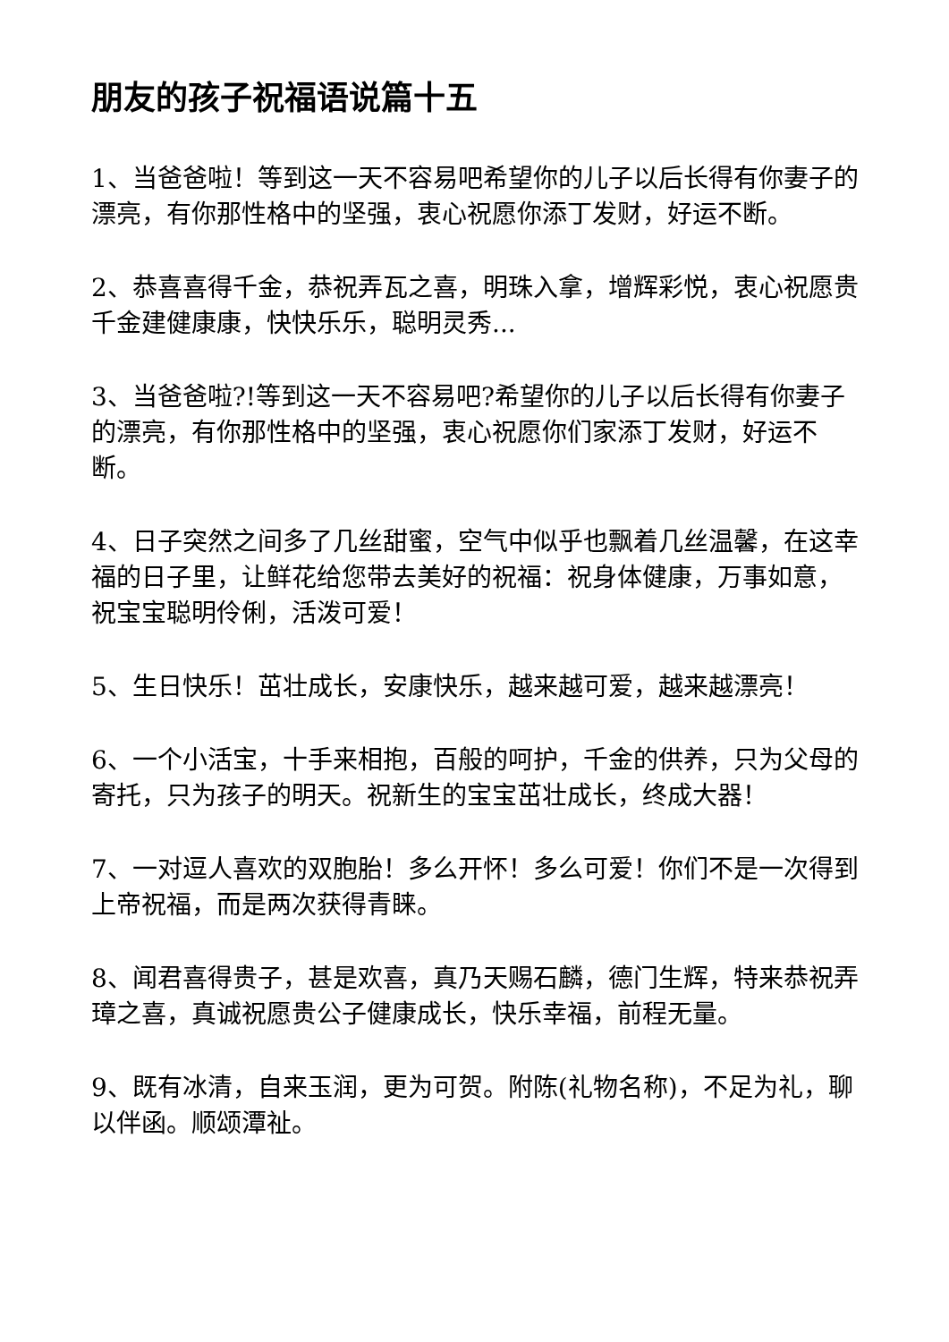朋友的孩子祝福语说篇十五
1、当爸爸啦！等到这一天不容易吧希望你的儿子以后长得有你妻子的漂亮，有你那性格中的坚强，衷心祝愿你添丁发财，好运不断。
2、恭喜喜得千金，恭祝弄瓦之喜，明珠入拿，增辉彩悦，衷心祝愿贵千金建健康康，快快乐乐，聪明灵秀...
3、当爸爸啦?!等到这一天不容易吧?希望你的儿子以后长得有你妻子的漂亮，有你那性格中的坚强，衷心祝愿你们家添丁发财，好运不断。
4、日子突然之间多了几丝甜蜜，空气中似乎也飘着几丝温馨，在这幸福的日子里，让鲜花给您带去美好的祝福：祝身体健康，万事如意，祝宝宝聪明伶俐，活泼可爱！
5、生日快乐！茁壮成长，安康快乐，越来越可爱，越来越漂亮！
6、一个小活宝，十手来相抱，百般的呵护，千金的供养，只为父母的寄托，只为孩子的明天。祝新生的宝宝茁壮成长，终成大器！
7、一对逗人喜欢的双胞胎！多么开怀！多么可爱！你们不是一次得到上帝祝福，而是两次获得青睐。
8、闻君喜得贵子，甚是欢喜，真乃天赐石麟，德门生辉，特来恭祝弄璋之喜，真诚祝愿贵公子健康成长，快乐幸福，前程无量。
9、既有冰清，自来玉润，更为可贺。附陈(礼物名称)，不足为礼，聊以伴函。顺颂潭祉。